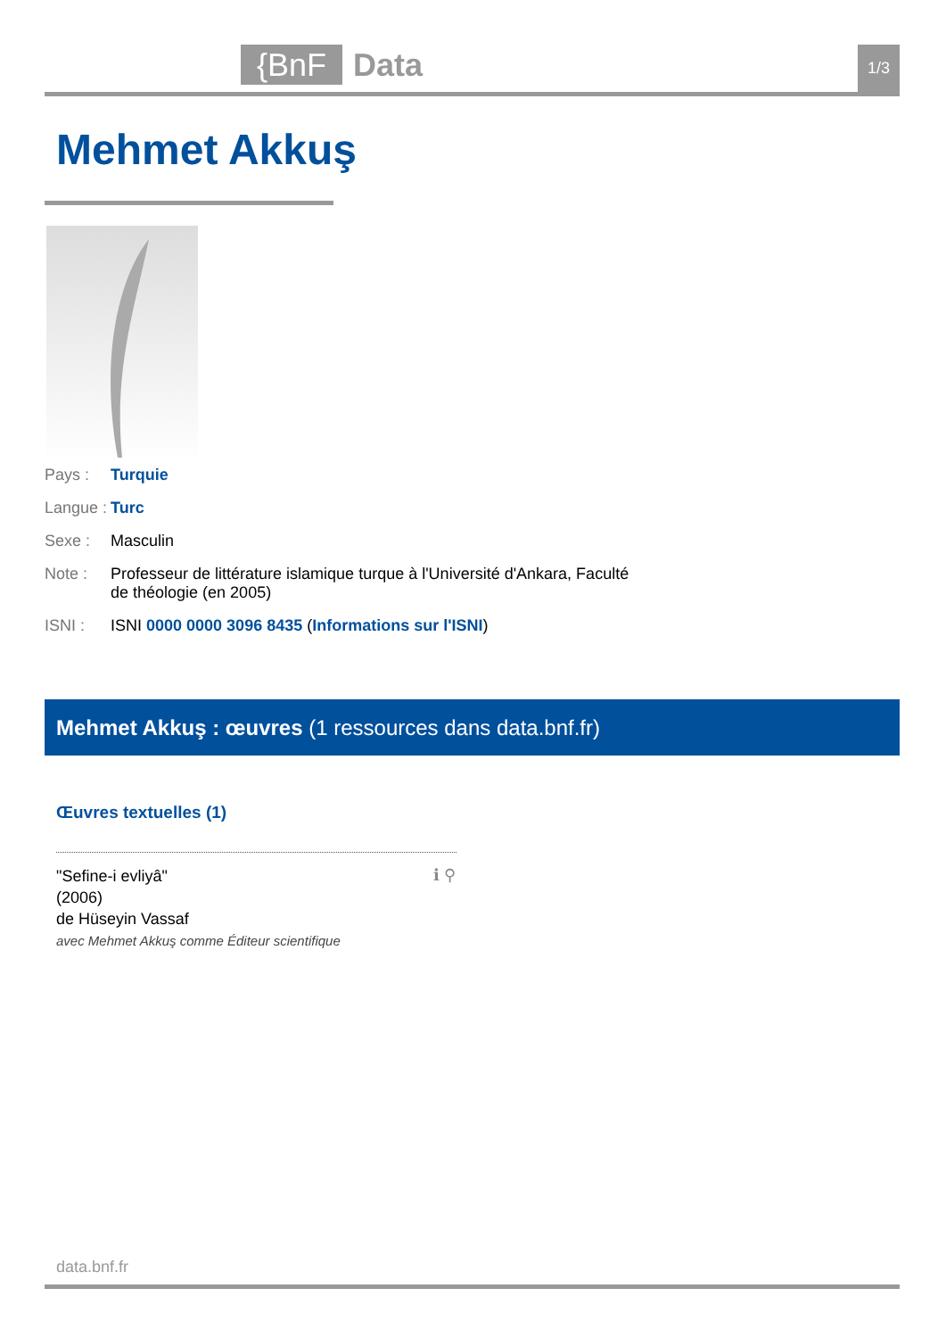{BnF
Data
1/3
Mehmet Akkuş
Pays : Turquie
Langue : Turc
Sexe : Masculin
Note : Professeur de littérature islamique turque à l'Université d'Ankara, Faculté de théologie (en 2005)
ISNI : ISNI 0000 0000 3096 8435 (Informations sur l'ISNI)
Mehmet Akkuş : œuvres (1 ressources dans data.bnf.fr)
Œuvres textuelles (1)
"Sefine-i evliyâ"
(2006)
de Hüseyin Vassaf
avec Mehmet Akkuş comme Éditeur scientifique
ℹ ⚲
data.bnf.fr